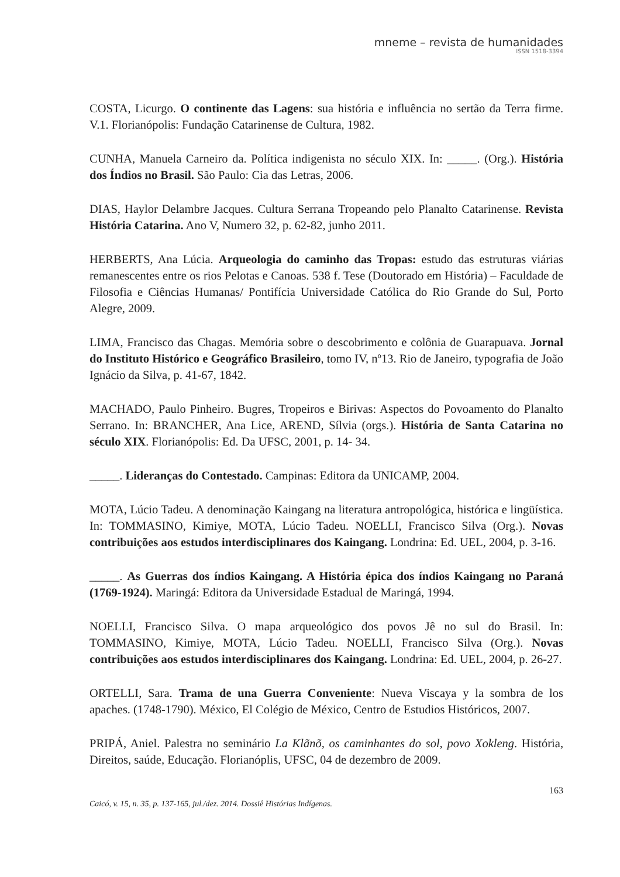mneme – revista de humanidades
ISSN 1518-3394
COSTA, Licurgo. O continente das Lagens: sua história e influência no sertão da Terra firme. V.1. Florianópolis: Fundação Catarinense de Cultura, 1982.
CUNHA, Manuela Carneiro da. Política indigenista no século XIX. In: _____. (Org.). História dos Índios no Brasil. São Paulo: Cia das Letras, 2006.
DIAS, Haylor Delambre Jacques. Cultura Serrana Tropeando pelo Planalto Catarinense. Revista História Catarina. Ano V, Numero 32, p. 62-82, junho 2011.
HERBERTS, Ana Lúcia. Arqueologia do caminho das Tropas: estudo das estruturas viárias remanescentes entre os rios Pelotas e Canoas. 538 f. Tese (Doutorado em História) – Faculdade de Filosofia e Ciências Humanas/ Pontifícia Universidade Católica do Rio Grande do Sul, Porto Alegre, 2009.
LIMA, Francisco das Chagas. Memória sobre o descobrimento e colônia de Guarapuava. Jornal do Instituto Histórico e Geográfico Brasileiro, tomo IV, nº13. Rio de Janeiro, typografia de João Ignácio da Silva, p. 41-67, 1842.
MACHADO, Paulo Pinheiro. Bugres, Tropeiros e Birivas: Aspectos do Povoamento do Planalto Serrano. In: BRANCHER, Ana Lice, AREND, Sílvia (orgs.). História de Santa Catarina no século XIX. Florianópolis: Ed. Da UFSC, 2001, p. 14- 34.
_____. Lideranças do Contestado. Campinas: Editora da UNICAMP, 2004.
MOTA, Lúcio Tadeu. A denominação Kaingang na literatura antropológica, histórica e lingüística. In: TOMMASINO, Kimiye, MOTA, Lúcio Tadeu. NOELLI, Francisco Silva (Org.). Novas contribuições aos estudos interdisciplinares dos Kaingang. Londrina: Ed. UEL, 2004, p. 3-16.
_____. As Guerras dos índios Kaingang. A História épica dos índios Kaingang no Paraná (1769-1924). Maringá: Editora da Universidade Estadual de Maringá, 1994.
NOELLI, Francisco Silva. O mapa arqueológico dos povos Jê no sul do Brasil. In: TOMMASINO, Kimiye, MOTA, Lúcio Tadeu. NOELLI, Francisco Silva (Org.). Novas contribuições aos estudos interdisciplinares dos Kaingang. Londrina: Ed. UEL, 2004, p. 26-27.
ORTELLI, Sara. Trama de una Guerra Conveniente: Nueva Viscaya y la sombra de los apaches. (1748-1790). México, El Colégio de México, Centro de Estudios Históricos, 2007.
PRIPÁ, Aniel. Palestra no seminário La Klãnõ, os caminhantes do sol, povo Xokleng. História, Direitos, saúde, Educação. Florianóplis, UFSC, 04 de dezembro de 2009.
163
Caicó, v. 15, n. 35, p. 137-165, jul./dez. 2014. Dossiê Histórias Indígenas.